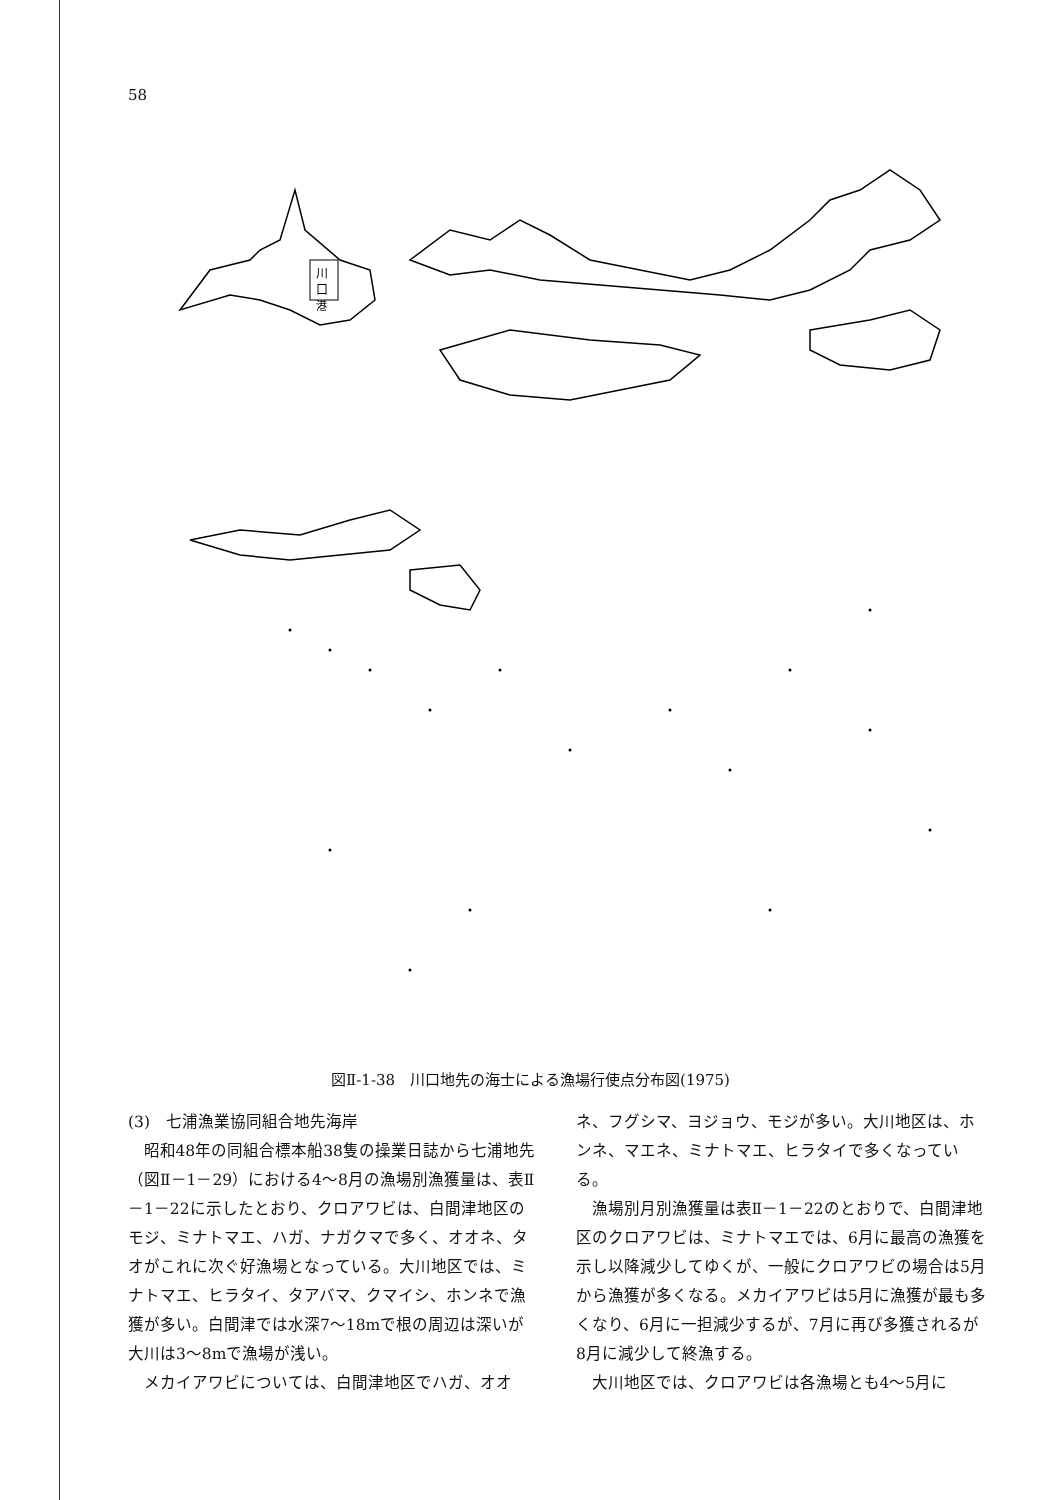58
川
口
港
図Ⅱ-1-38　川口地先の海士による漁場行使点分布図(1975)
(3)　七浦漁業協同組合地先海岸
昭和48年の同組合標本船38隻の操業日誌から七浦地先（図Ⅱ－1－29）における4～8月の漁場別漁獲量は、表Ⅱ－1－22に示したとおり、クロアワビは、白間津地区のモジ、ミナトマエ、ハガ、ナガクマで多く、オオネ、タオがこれに次ぐ好漁場となっている。大川地区では、ミナトマエ、ヒラタイ、タアバマ、クマイシ、ホンネで漁獲が多い。白間津では水深7～18mで根の周辺は深いが大川は3～8mで漁場が浅い。
メカイアワビについては、白間津地区でハガ、オオ
ネ、フグシマ、ヨジョウ、モジが多い。大川地区は、ホンネ、マエネ、ミナトマエ、ヒラタイで多くなっている。
漁場別月別漁獲量は表Ⅱ－1－22のとおりで、白間津地区のクロアワビは、ミナトマエでは、6月に最高の漁獲を示し以降減少してゆくが、一般にクロアワビの場合は5月から漁獲が多くなる。メカイアワビは5月に漁獲が最も多くなり、6月に一担減少するが、7月に再び多獲されるが8月に減少して終漁する。
大川地区では、クロアワビは各漁場とも4～5月に